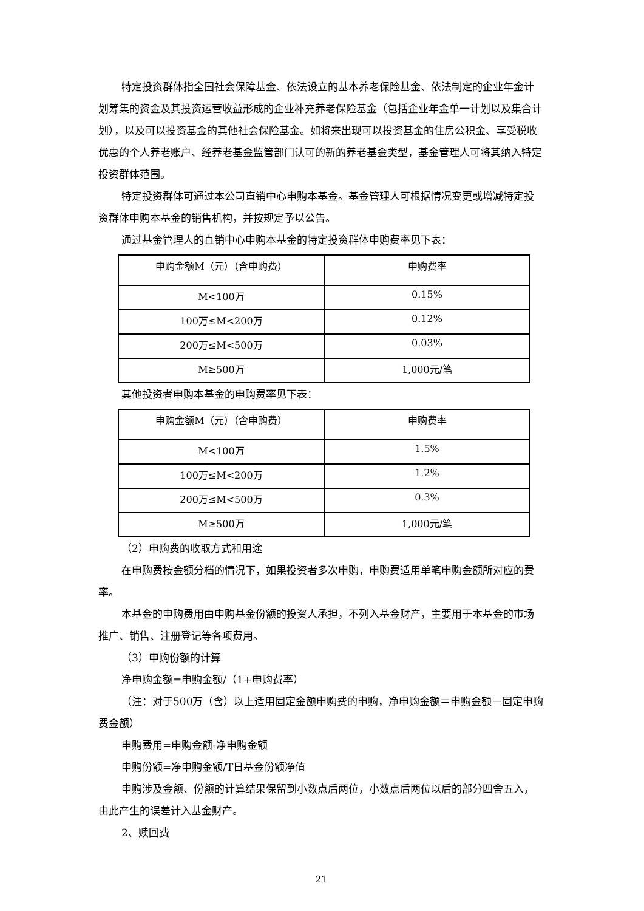特定投资群体指全国社会保障基金、依法设立的基本养老保险基金、依法制定的企业年金计划筹集的资金及其投资运营收益形成的企业补充养老保险基金（包括企业年金单一计划以及集合计划），以及可以投资基金的其他社会保险基金。如将来出现可以投资基金的住房公积金、享受税收优惠的个人养老账户、经养老基金监管部门认可的新的养老基金类型，基金管理人可将其纳入特定投资群体范围。
特定投资群体可通过本公司直销中心申购本基金。基金管理人可根据情况变更或增减特定投资群体申购本基金的销售机构，并按规定予以公告。
通过基金管理人的直销中心申购本基金的特定投资群体申购费率见下表：
| 申购金额M（元）（含申购费） | 申购费率 |
| M<100万 | 0.15% |
| 100万≤M<200万 | 0.12% |
| 200万≤M<500万 | 0.03% |
| M≥500万 | 1,000元/笔 |
其他投资者申购本基金的申购费率见下表：
| 申购金额M（元）（含申购费） | 申购费率 |
| M<100万 | 1.5% |
| 100万≤M<200万 | 1.2% |
| 200万≤M<500万 | 0.3% |
| M≥500万 | 1,000元/笔 |
（2）申购费的收取方式和用途
在申购费按金额分档的情况下，如果投资者多次申购，申购费适用单笔申购金额所对应的费率。
本基金的申购费用由申购基金份额的投资人承担，不列入基金财产，主要用于本基金的市场推广、销售、注册登记等各项费用。
（3）申购份额的计算
净申购金额=申购金额/（1+申购费率）
（注：对于500万（含）以上适用固定金额申购费的申购，净申购金额＝申购金额－固定申购费金额）
申购费用=申购金额-净申购金额
申购份额=净申购金额/T日基金份额净值
申购涉及金额、份额的计算结果保留到小数点后两位，小数点后两位以后的部分四舍五入，由此产生的误差计入基金财产。
2、赎回费
21